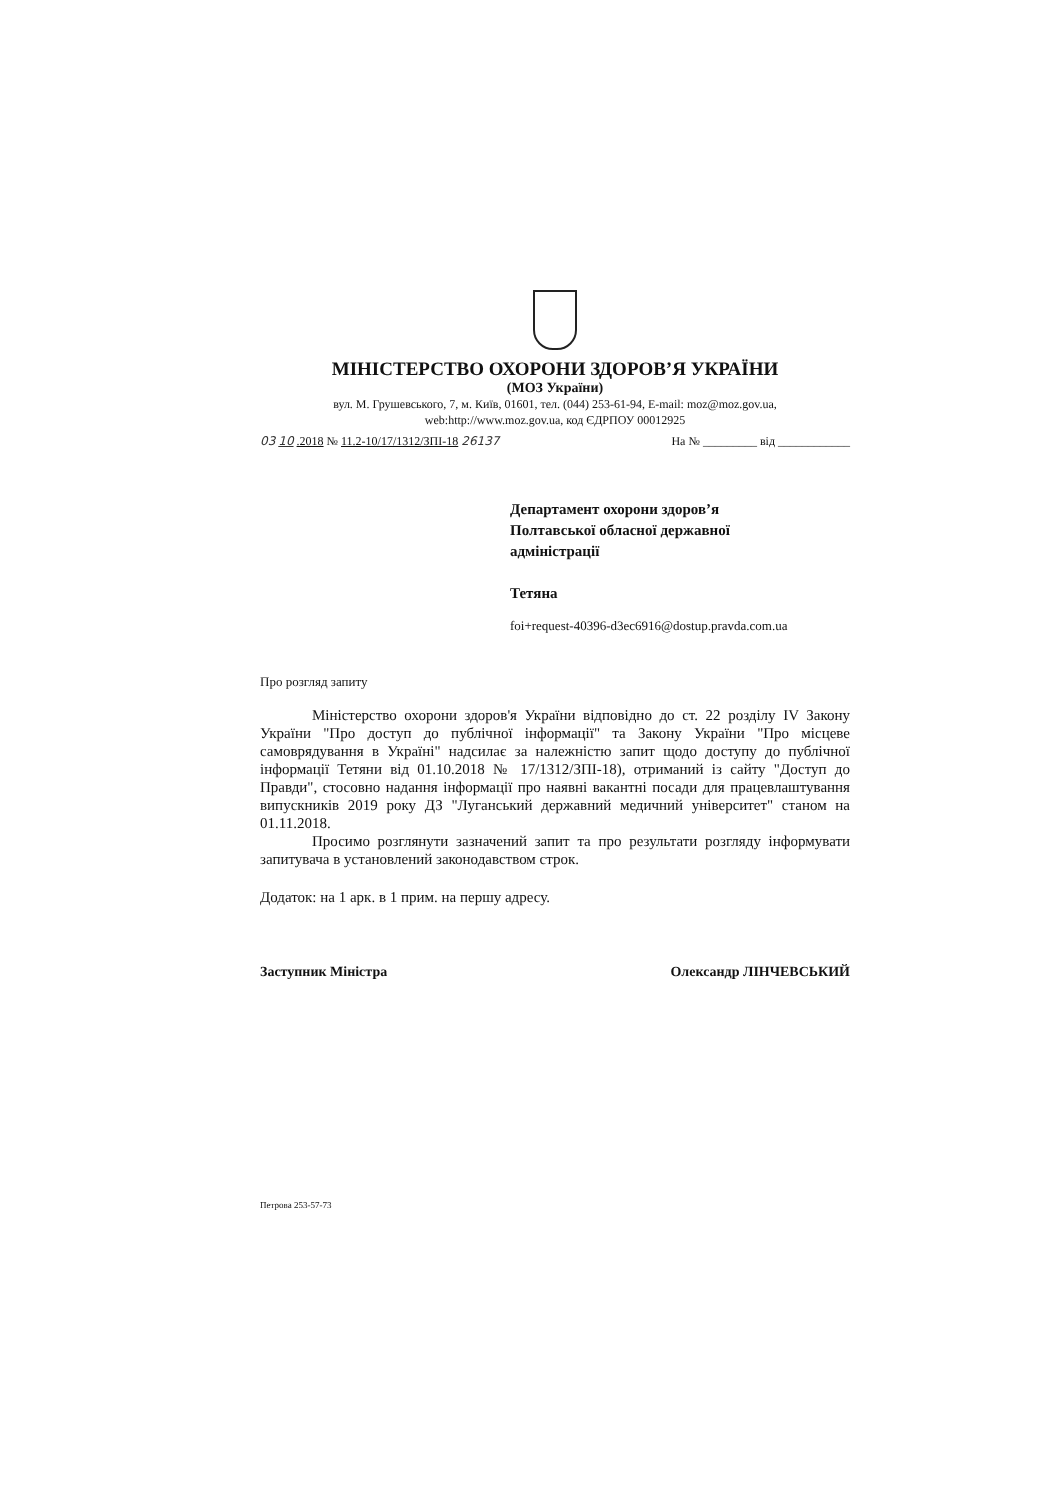МІНІСТЕРСТВО ОХОРОНИ ЗДОРОВ’Я УКРАЇНИ
(МОЗ України)
вул. М. Грушевського, 7, м. Київ, 01601, тел. (044) 253-61-94, E-mail: moz@moz.gov.ua,
web:http://www.moz.gov.ua, код ЄДРПОУ 00012925
03 10 .2018 № 11.2-10/17/1312/ЗПІ-18 26137 На № _________ від ____________
Департамент охорони здоров’я
Полтавської обласної державної
адміністрації
Тетяна
foi+request-40396-d3ec6916@dostup.pravda.com.ua
Про розгляд запиту
Міністерство охорони здоров'я України відповідно до ст. 22 розділу IV Закону України "Про доступ до публічної інформації" та Закону України "Про місцеве самоврядування в Україні" надсилає за належністю запит щодо доступу до публічної інформації Тетяни від 01.10.2018 № 17/1312/ЗПІ-18), отриманий із сайту "Доступ до Правди", стосовно надання інформації про наявні вакантні посади для працевлаштування випускників 2019 року ДЗ "Луганський державний медичний університет" станом на 01.11.2018.
Просимо розглянути зазначений запит та про результати розгляду інформувати запитувача в установлений законодавством строк.
Додаток: на 1 арк. в 1 прим. на першу адресу.
Заступник Міністра Олександр ЛІНЧЕВСЬКИЙ
Петрова 253-57-73